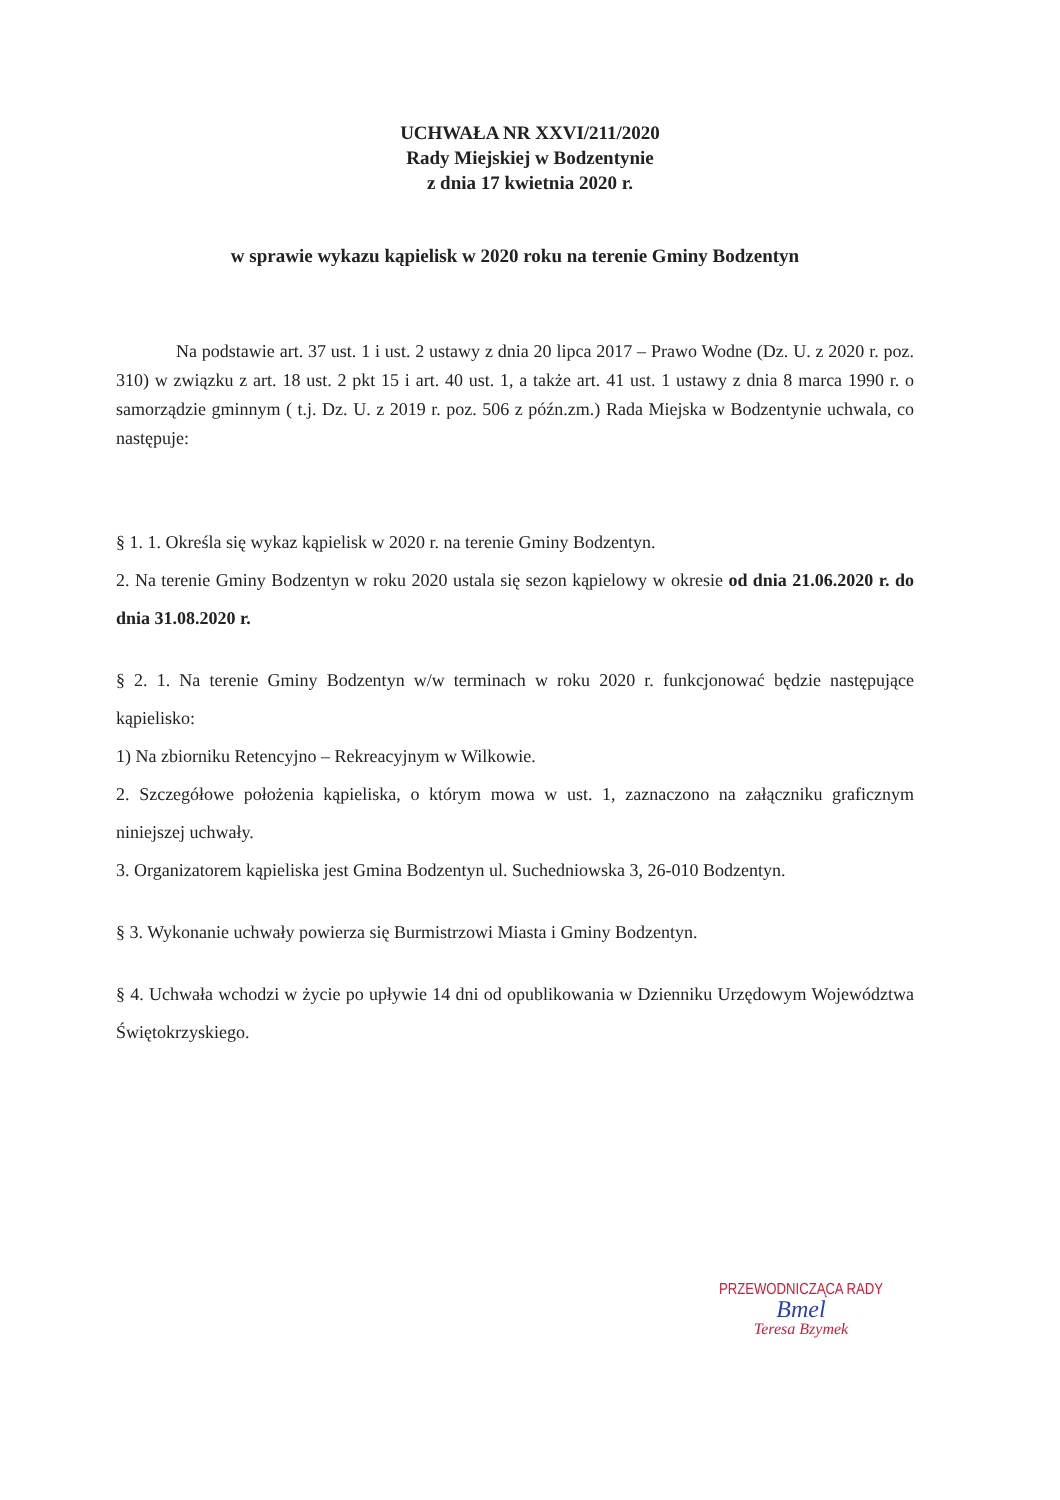UCHWAŁA NR XXVI/211/2020
Rady Miejskiej w Bodzentynie
z dnia 17 kwietnia 2020 r.
w sprawie wykazu kąpielisk w 2020 roku na terenie Gminy Bodzentyn
Na podstawie art. 37 ust. 1 i ust. 2 ustawy z dnia 20 lipca 2017 – Prawo Wodne (Dz. U. z 2020 r. poz. 310) w związku z art. 18 ust. 2 pkt 15 i art. 40 ust. 1, a także art. 41 ust. 1 ustawy z dnia 8 marca 1990 r. o samorządzie gminnym ( t.j. Dz. U. z 2019 r. poz. 506 z późn.zm.) Rada Miejska w Bodzentynie uchwala, co następuje:
§ 1. 1. Określa się wykaz kąpielisk w 2020 r. na terenie Gminy Bodzentyn.
2. Na terenie Gminy Bodzentyn w roku 2020 ustala się sezon kąpielowy w okresie od dnia 21.06.2020 r. do dnia 31.08.2020 r.
§ 2. 1. Na terenie Gminy Bodzentyn w/w terminach w roku 2020 r. funkcjonować będzie następujące kąpielisko:
1) Na zbiorniku Retencyjno – Rekreacyjnym w Wilkowie.
2. Szczegółowe położenia kąpieliska, o którym mowa w ust. 1, zaznaczono na załączniku graficznym niniejszej uchwały.
3. Organizatorem kąpieliska jest Gmina Bodzentyn ul. Suchedniowska 3, 26-010 Bodzentyn.
§ 3. Wykonanie uchwały powierza się Burmistrzowi Miasta i Gminy Bodzentyn.
§ 4. Uchwała wchodzi w życie po upływie 14 dni od opublikowania w Dzienniku Urzędowym Województwa Świętokrzyskiego.
PRZEWODNICZĄCA RADY
Bmel
Teresa Bzymek